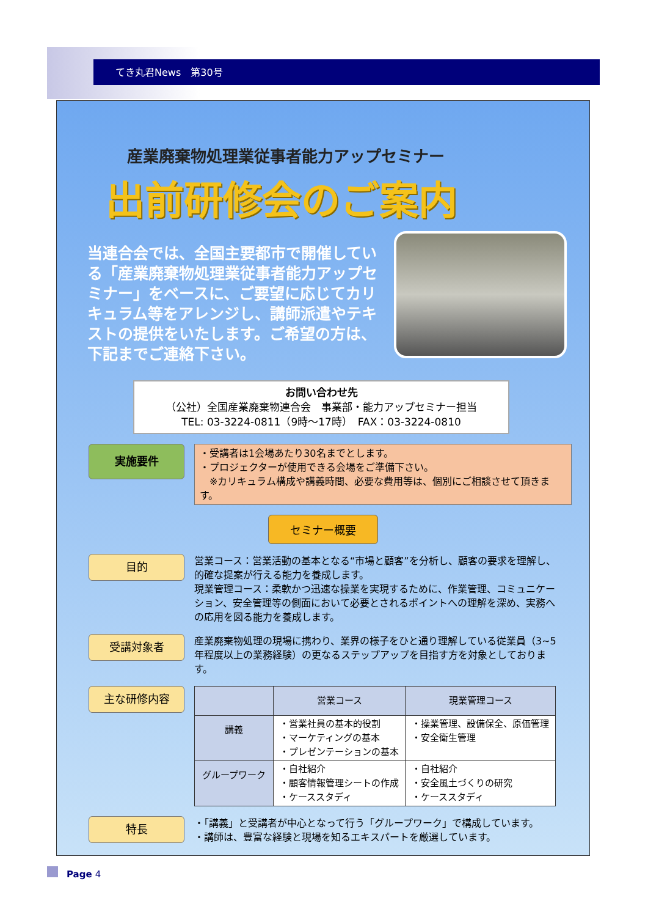てき丸君News　第30号
産業廃棄物処理業従事者能力アップセミナー
出前研修会のご案内
当連合会では、全国主要都市で開催している「産業廃棄物処理業従事者能力アップセミナー」をベースに、ご要望に応じてカリキュラム等をアレンジし、講師派遣やテキストの提供をいたします。ご希望の方は、下記までご連絡下さい。
お問い合わせ先
（公社）全国産業廃棄物連合会　事業部・能力アップセミナー担当
TEL: 03-3224-0811（9時～17時）　FAX：03-3224-0810
実施要件
・受講者は1会場あたり30名までとします。
・プロジェクターが使用できる会場をご準備下さい。
　※カリキュラム構成や講義時間、必要な費用等は、個別にご相談させて頂きます。
セミナー概要
目的
営業コース：営業活動の基本となる“市場と顧客”を分析し、顧客の要求を理解し、的確な提案が行える能力を養成します。
現業管理コース：柔軟かつ迅速な操業を実現するために、作業管理、コミュニケーション、安全管理等の側面において必要とされるポイントへの理解を深め、実務への応用を図る能力を養成します。
受講対象者
産業廃棄物処理の現場に携わり、業界の様子をひと通り理解している従業員（3~5年程度以上の業務経験）の更なるステップアップを目指す方を対象としております。
主な研修内容
| | 営業コース | 現業管理コース |
| --- | --- | --- |
| 講義 | ・営業社員の基本的役割 ・マーケティングの基本 ・プレゼンテーションの基本 | ・操業管理、設備保全、原価管理 ・安全衛生管理 |
| グループワーク | ・自社紹介 ・顧客情報管理シートの作成 ・ケーススタディ | ・自社紹介 ・安全風土づくりの研究 ・ケーススタディ |
特長
・「講義」と受講者が中心となって行う「グループワーク」で構成しています。
・講師は、豊富な経験と現場を知るエキスパートを厳選しています。
Page 4